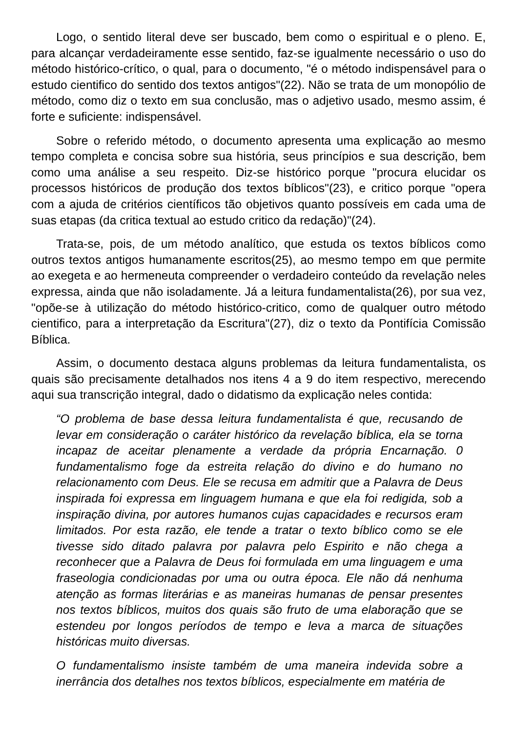Logo, o sentido literal deve ser buscado, bem como o espiritual e o pleno. E, para alcançar verdadeiramente esse sentido, faz-se igualmente necessário o uso do método histórico-crítico, o qual, para o documento, "é o método indispensável para o estudo cientifico do sentido dos textos antigos"(22). Não se trata de um monopólio de método, como diz o texto em sua conclusão, mas o adjetivo usado, mesmo assim, é forte e suficiente: indispensável.
Sobre o referido método, o documento apresenta uma explicação ao mesmo tempo completa e concisa sobre sua história, seus princípios e sua descrição, bem como uma análise a seu respeito. Diz-se histórico porque "procura elucidar os processos históricos de produção dos textos bíblicos"(23), e critico porque "opera com a ajuda de critérios científicos tão objetivos quanto possíveis em cada uma de suas etapas (da critica textual ao estudo critico da redação)"(24).
Trata-se, pois, de um método analítico, que estuda os textos bíblicos como outros textos antigos humanamente escritos(25), ao mesmo tempo em que permite ao exegeta e ao hermeneuta compreender o verdadeiro conteúdo da revelação neles expressa, ainda que não isoladamente. Já a leitura fundamentalista(26), por sua vez, "opõe-se à utilização do método histórico-critico, como de qualquer outro método cientifico, para a interpretação da Escritura"(27), diz o texto da Pontifícia Comissão Bíblica.
Assim, o documento destaca alguns problemas da leitura fundamentalista, os quais são precisamente detalhados nos itens 4 a 9 do item respectivo, merecendo aqui sua transcrição integral, dado o didatismo da explicação neles contida:
“O problema de base dessa leitura fundamentalista é que, recusando de levar em consideração o caráter histórico da revelação bíblica, ela se torna incapaz de aceitar plenamente a verdade da própria Encarnação. 0 fundamentalismo foge da estreita relação do divino e do humano no relacionamento com Deus. Ele se recusa em admitir que a Palavra de Deus inspirada foi expressa em linguagem humana e que ela foi redigida, sob a inspiração divina, por autores humanos cujas capacidades e recursos eram limitados. Por esta razão, ele tende a tratar o texto bíblico como se ele tivesse sido ditado palavra por palavra pelo Espirito e não chega a reconhecer que a Palavra de Deus foi formulada em uma linguagem e uma fraseologia condicionadas por uma ou outra época. Ele não dá nenhuma atenção as formas literárias e as maneiras humanas de pensar presentes nos textos bíblicos, muitos dos quais são fruto de uma elaboração que se estendeu por longos períodos de tempo e leva a marca de situações históricas muito diversas.
O fundamentalismo insiste também de uma maneira indevida sobre a inerrância dos detalhes nos textos bíblicos, especialmente em matéria de